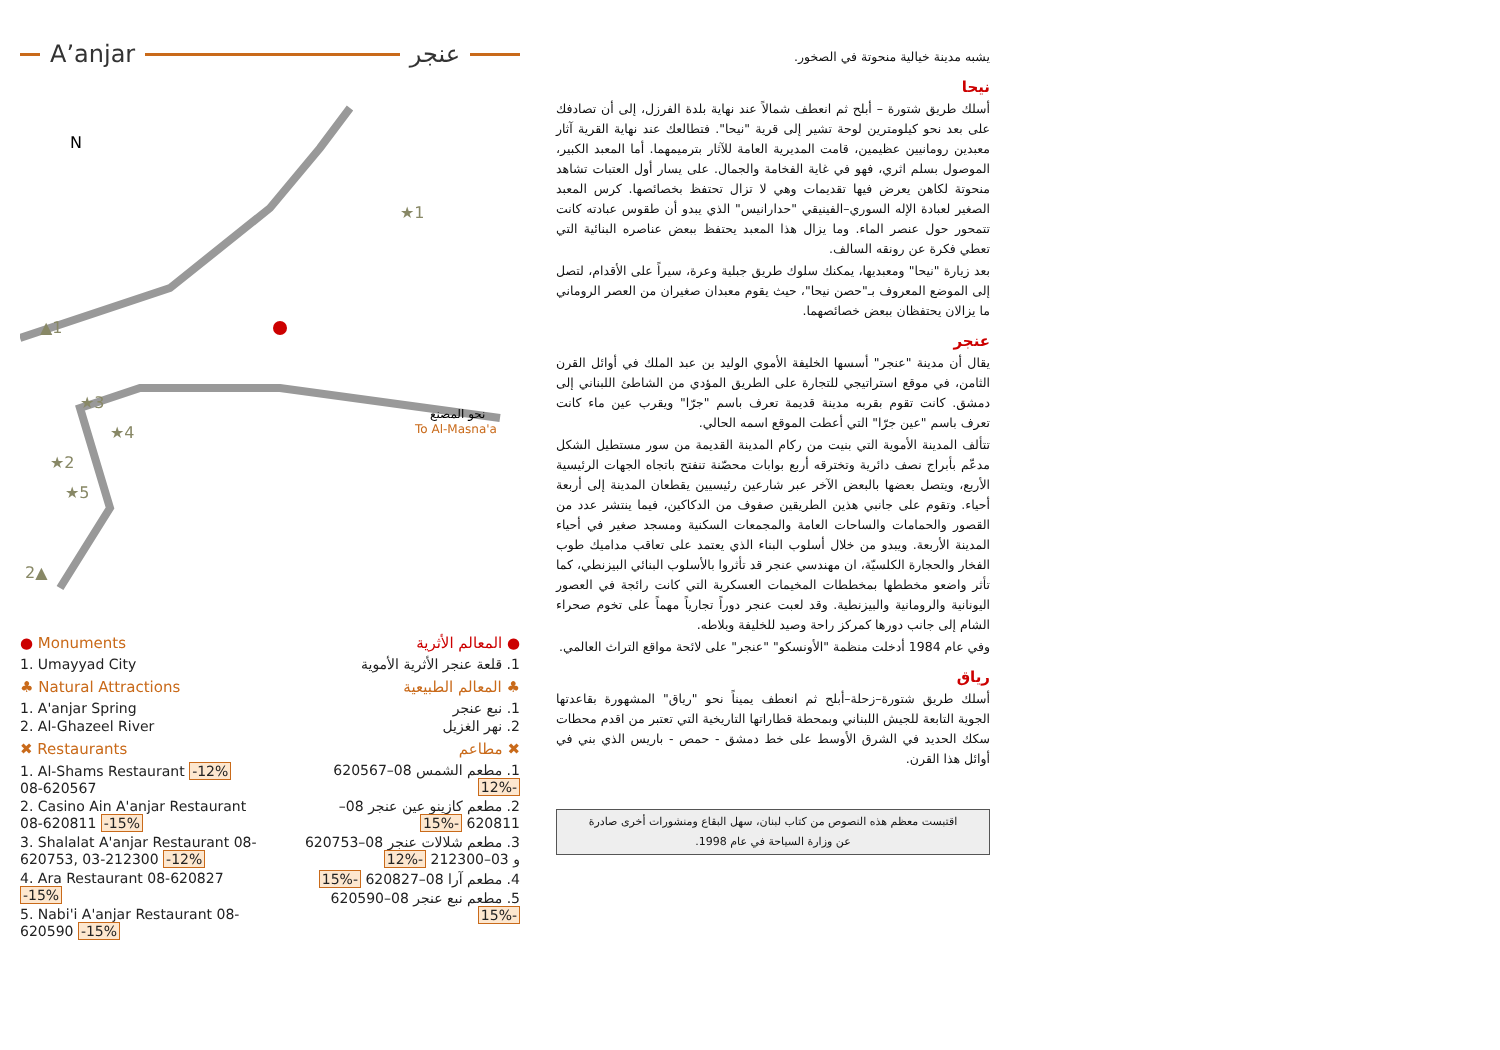A’anjar عنجر
★1
★3
★4
★2
★5
2▲
▲1
N
نحو المصنع
To Al-Masna'a
● Monuments
1. Umayyad City
♣ Natural Attractions
1. A'anjar Spring
2. Al-Ghazeel River
✖ Restaurants
1. Al-Shams Restaurant -12%
08-620567
2. Casino Ain A'anjar Restaurant 08-620811 -15%
3. Shalalat A'anjar Restaurant 08-620753, 03-212300 -12%
4. Ara Restaurant 08-620827 -15%
5. Nabi'i A'anjar Restaurant 08-620590 -15%
● المعالم الأثرية
1. قلعة عنجر الأثرية الأموية
♣ المعالم الطبيعية
1. نبع عنجر
2. نهر الغزيل
✖ مطاعم
1. مطعم الشمس 08–620567 -12%
2. مطعم كازينو عين عنجر 08–620811 -15%
3. مطعم شلالات عنجر 08–620753 و 03–212300 -12%
4. مطعم آرا 08–620827 -15%
5. مطعم نبع عنجر 08–620590 -15%
يشبه مدينة خيالية منحوتة في الصخور.
نيحا
أسلك طريق شتورة – أبلح ثم انعطف شمالاً عند نهاية بلدة الفرزل، إلى أن تصادفك على بعد نحو كيلومترين لوحة تشير إلى قرية "نيحا". فتطالعك عند نهاية القرية آثار معبدين رومانيين عظيمين، قامت المديرية العامة للآثار بترميمهما. أما المعبد الكبير، الموصول بسلم اثري، فهو في غاية الفخامة والجمال. على يسار أول العتبات تشاهد منحوتة لكاهن يعرض فيها تقديمات وهي لا تزال تحتفظ بخصائصها. كرس المعبد الصغير لعبادة الإله السوري–الفينيقي "حدارانيس" الذي يبدو أن طقوس عبادته كانت تتمحور حول عنصر الماء. وما يزال هذا المعبد يحتفظ ببعض عناصره البنائية التي تعطي فكرة عن رونقه السالف.
بعد زيارة "نيحا" ومعبديها، يمكنك سلوك طريق جبلية وعرة، سيراً على الأقدام، لتصل إلى الموضع المعروف بـ"حصن نيحا"، حيث يقوم معبدان صغيران من العصر الروماني ما يزالان يحتفظان ببعض خصائصهما.
عنجر
يقال أن مدينة "عنجر" أسسها الخليفة الأموي الوليد بن عبد الملك في أوائل القرن الثامن، في موقع استراتيجي للتجارة على الطريق المؤدي من الشاطئ اللبناني إلى دمشق. كانت تقوم بقربه مدينة قديمة تعرف باسم "جرّا" ويقرب عين ماء كانت تعرف باسم "عين جرّا" التي أعطت الموقع اسمه الحالي.
تتألف المدينة الأموية التي بنيت من ركام المدينة القديمة من سور مستطيل الشكل مدعّم بأبراج نصف دائرية وتخترقه أربع بوابات محصّنة تنفتح باتجاه الجهات الرئيسية الأربع، ويتصل بعضها بالبعض الآخر عبر شارعين رئيسيين يقطعان المدينة إلى أربعة أحياء. وتقوم على جانبي هذين الطريقين صفوف من الدكاكين، فيما ينتشر عدد من القصور والحمامات والساحات العامة والمجمعات السكنية ومسجد صغير في أحياء المدينة الأربعة. ويبدو من خلال أسلوب البناء الذي يعتمد على تعاقب مداميك طوب الفخار والحجارة الكلسيّة، ان مهندسي عنجر قد تأثروا بالأسلوب البنائي البيزنطي، كما تأثر واضعو مخططها بمخططات المخيمات العسكرية التي كانت رائجة في العصور اليونانية والرومانية والبيزنطية. وقد لعبت عنجر دوراً تجارياً مهماً على تخوم صحراء الشام إلى جانب دورها كمركز راحة وصيد للخليفة وبلاطه.
وفي عام 1984 أدخلت منظمة "الأونسكو" "عنجر" على لائحة مواقع التراث العالمي.
رياق
أسلك طريق شتورة–زحلة–أبلح ثم انعطف يميناً نحو "رياق" المشهورة بقاعدتها الجوية التابعة للجيش اللبناني وبمحطة قطاراتها التاريخية التي تعتبر من اقدم محطات سكك الحديد في الشرق الأوسط على خط دمشق - حمص - باريس الذي بني في أوائل هذا القرن.
اقتبست معظم هذه النصوص من كتاب لبنان، سهل البقاع ومنشورات أخرى صادرة
عن وزارة السياحة في عام 1998.